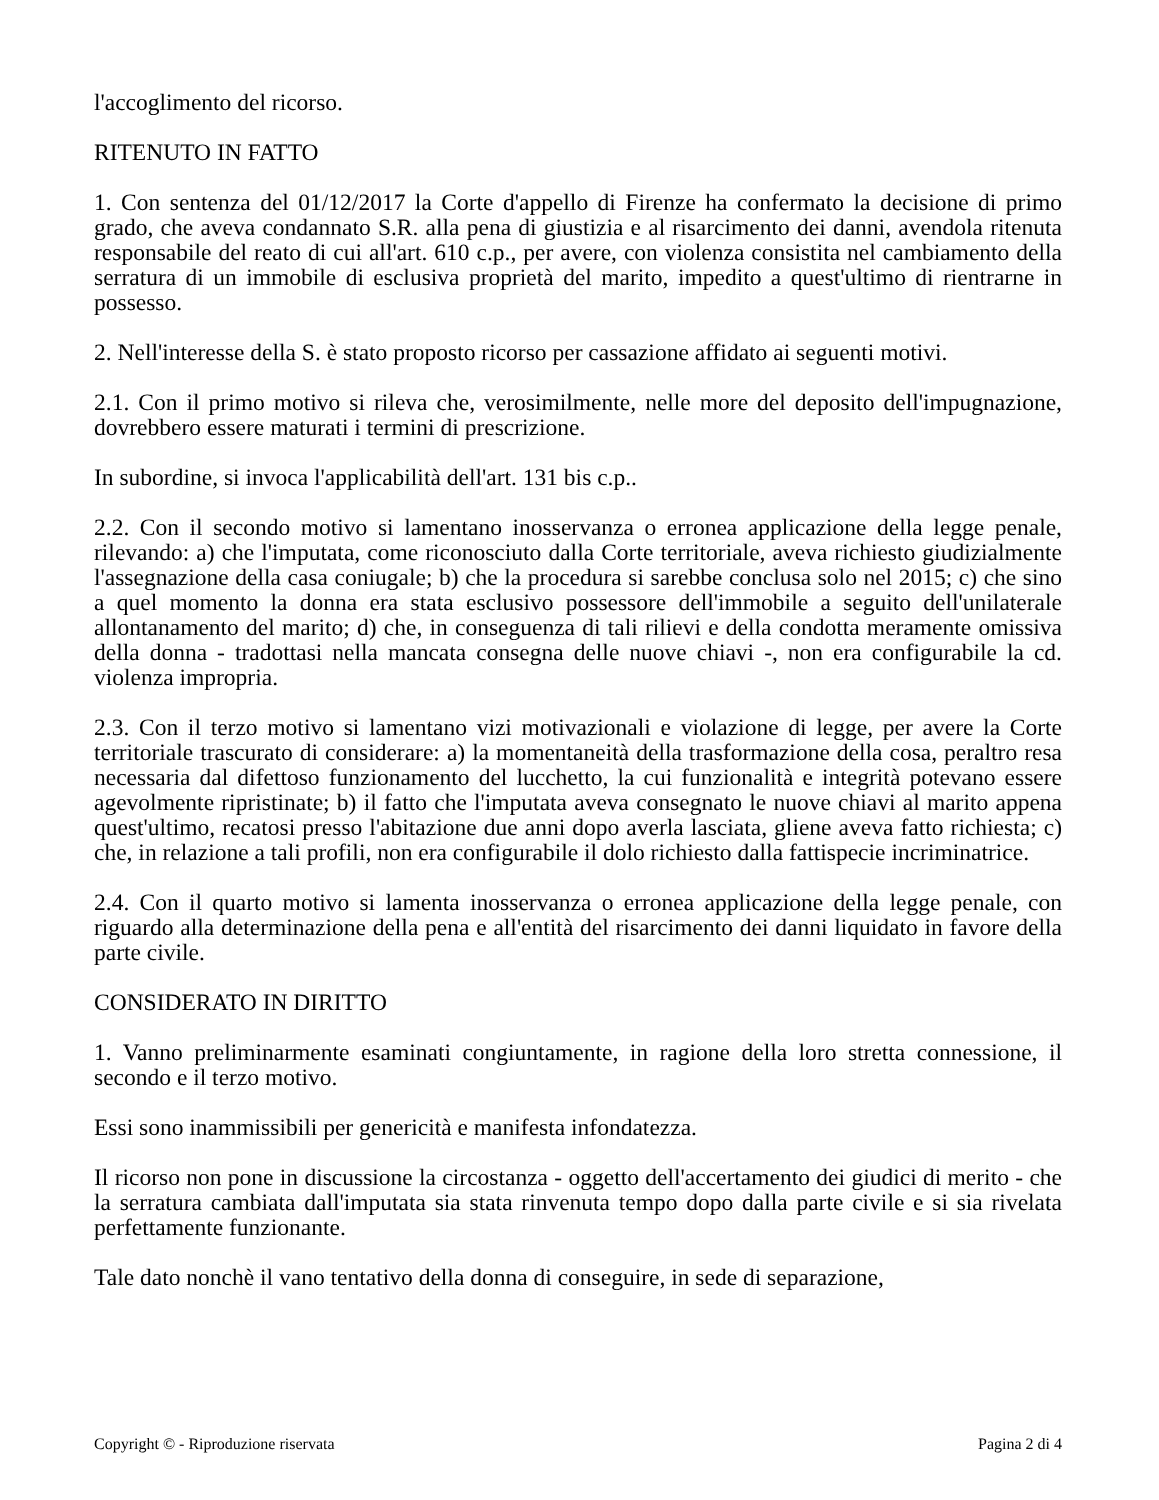l'accoglimento del ricorso.
RITENUTO IN FATTO
1. Con sentenza del 01/12/2017 la Corte d'appello di Firenze ha confermato la decisione di primo grado, che aveva condannato S.R. alla pena di giustizia e al risarcimento dei danni, avendola ritenuta responsabile del reato di cui all'art. 610 c.p., per avere, con violenza consistita nel cambiamento della serratura di un immobile di esclusiva proprietà del marito, impedito a quest'ultimo di rientrarne in possesso.
2. Nell'interesse della S. è stato proposto ricorso per cassazione affidato ai seguenti motivi.
2.1. Con il primo motivo si rileva che, verosimilmente, nelle more del deposito dell'impugnazione, dovrebbero essere maturati i termini di prescrizione.
In subordine, si invoca l'applicabilità dell'art. 131 bis c.p..
2.2. Con il secondo motivo si lamentano inosservanza o erronea applicazione della legge penale, rilevando: a) che l'imputata, come riconosciuto dalla Corte territoriale, aveva richiesto giudizialmente l'assegnazione della casa coniugale; b) che la procedura si sarebbe conclusa solo nel 2015; c) che sino a quel momento la donna era stata esclusivo possessore dell'immobile a seguito dell'unilaterale allontanamento del marito; d) che, in conseguenza di tali rilievi e della condotta meramente omissiva della donna - tradottasi nella mancata consegna delle nuove chiavi -, non era configurabile la cd. violenza impropria.
2.3. Con il terzo motivo si lamentano vizi motivazionali e violazione di legge, per avere la Corte territoriale trascurato di considerare: a) la momentaneità della trasformazione della cosa, peraltro resa necessaria dal difettoso funzionamento del lucchetto, la cui funzionalità e integrità potevano essere agevolmente ripristinate; b) il fatto che l'imputata aveva consegnato le nuove chiavi al marito appena quest'ultimo, recatosi presso l'abitazione due anni dopo averla lasciata, gliene aveva fatto richiesta; c) che, in relazione a tali profili, non era configurabile il dolo richiesto dalla fattispecie incriminatrice.
2.4. Con il quarto motivo si lamenta inosservanza o erronea applicazione della legge penale, con riguardo alla determinazione della pena e all'entità del risarcimento dei danni liquidato in favore della parte civile.
CONSIDERATO IN DIRITTO
1. Vanno preliminarmente esaminati congiuntamente, in ragione della loro stretta connessione, il secondo e il terzo motivo.
Essi sono inammissibili per genericità e manifesta infondatezza.
Il ricorso non pone in discussione la circostanza - oggetto dell'accertamento dei giudici di merito - che la serratura cambiata dall'imputata sia stata rinvenuta tempo dopo dalla parte civile e si sia rivelata perfettamente funzionante.
Tale dato nonchè il vano tentativo della donna di conseguire, in sede di separazione,
Copyright © - Riproduzione riservata Pagina 2 di 4